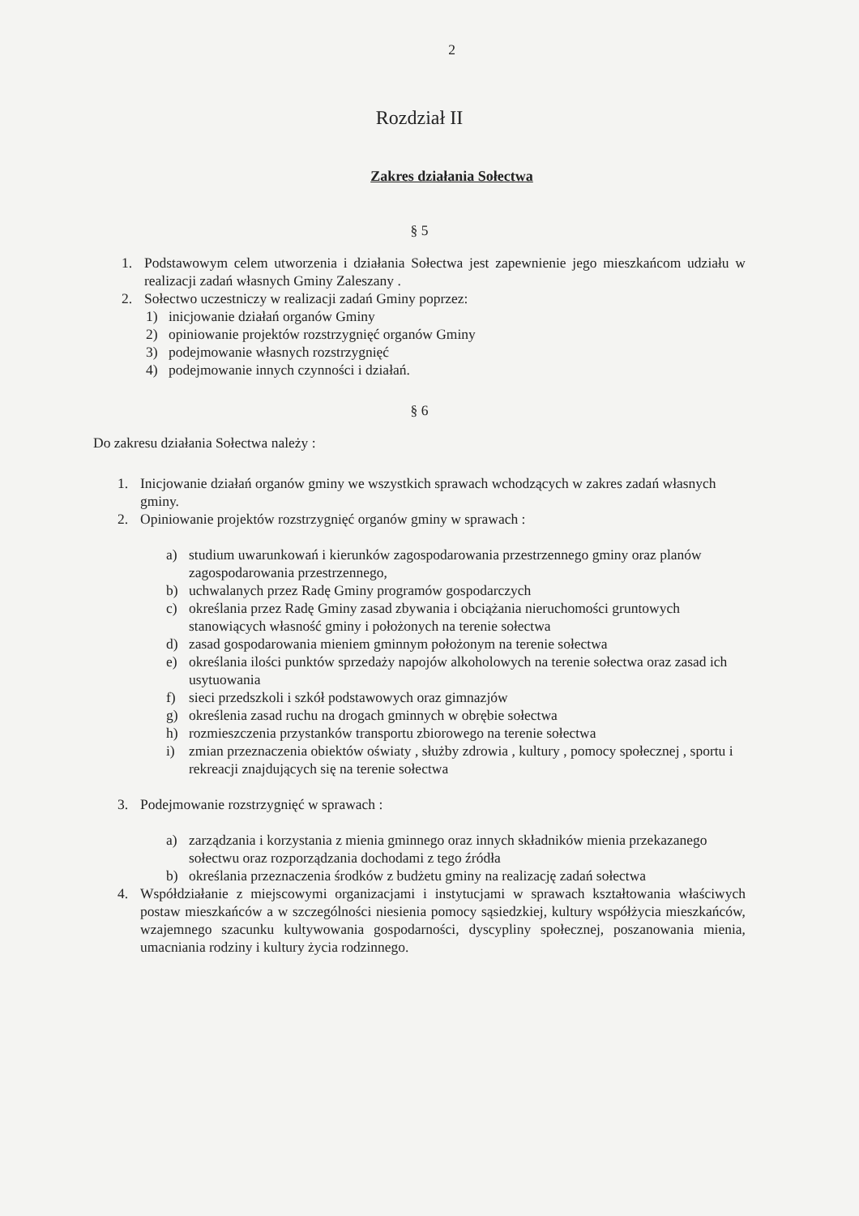2
Rozdział II
Zakres działania Sołectwa
§ 5
1. Podstawowym celem utworzenia i działania Sołectwa jest zapewnienie jego mieszkańcom udziału w realizacji zadań własnych Gminy Zaleszany .
2. Sołectwo uczestniczy w realizacji zadań Gminy poprzez:
1) inicjowanie działań organów Gminy
2) opiniowanie projektów rozstrzygnięć organów Gminy
3) podejmowanie własnych rozstrzygnięć
4) podejmowanie innych czynności i działań.
§ 6
Do zakresu działania Sołectwa należy :
1. Inicjowanie działań organów gminy we wszystkich sprawach wchodzących w zakres zadań własnych gminy.
2. Opiniowanie projektów rozstrzygnięć organów gminy w sprawach :
a) studium uwarunkowań i kierunków zagospodarowania przestrzennego gminy oraz planów zagospodarowania przestrzennego,
b) uchwalanych przez Radę Gminy programów gospodarczych
c) określania przez Radę Gminy zasad zbywania i obciążania nieruchomości gruntowych stanowiących własność gminy i położonych na terenie sołectwa
d) zasad gospodarowania mieniem gminnym położonym na terenie sołectwa
e) określania ilości punktów sprzedaży napojów alkoholowych na terenie sołectwa oraz zasad ich usytuowania
f) sieci przedszkoli i szkół podstawowych oraz gimnazjów
g) określenia zasad ruchu na drogach gminnych w obrębie sołectwa
h) rozmieszczenia przystanków transportu zbiorowego na terenie sołectwa
i) zmian przeznaczenia obiektów oświaty , służby zdrowia , kultury , pomocy społecznej , sportu i rekreacji znajdujących się na terenie sołectwa
3. Podejmowanie rozstrzygnięć w sprawach :
a) zarządzania i korzystania z mienia gminnego oraz innych składników mienia przekazanego sołectwu oraz rozporządzania dochodami z tego źródła
b) określania przeznaczenia środków z budżetu gminy na realizację zadań sołectwa
4. Współdziałanie z miejscowymi organizacjami i instytucjami w sprawach kształtowania właściwych postaw mieszkańców a w szczególności niesienia pomocy sąsiedzkiej, kultury współżycia mieszkańców, wzajemnego szacunku kultywowania gospodarności, dyscypliny społecznej, poszanowania mienia, umacniania rodziny i kultury życia rodzinnego.